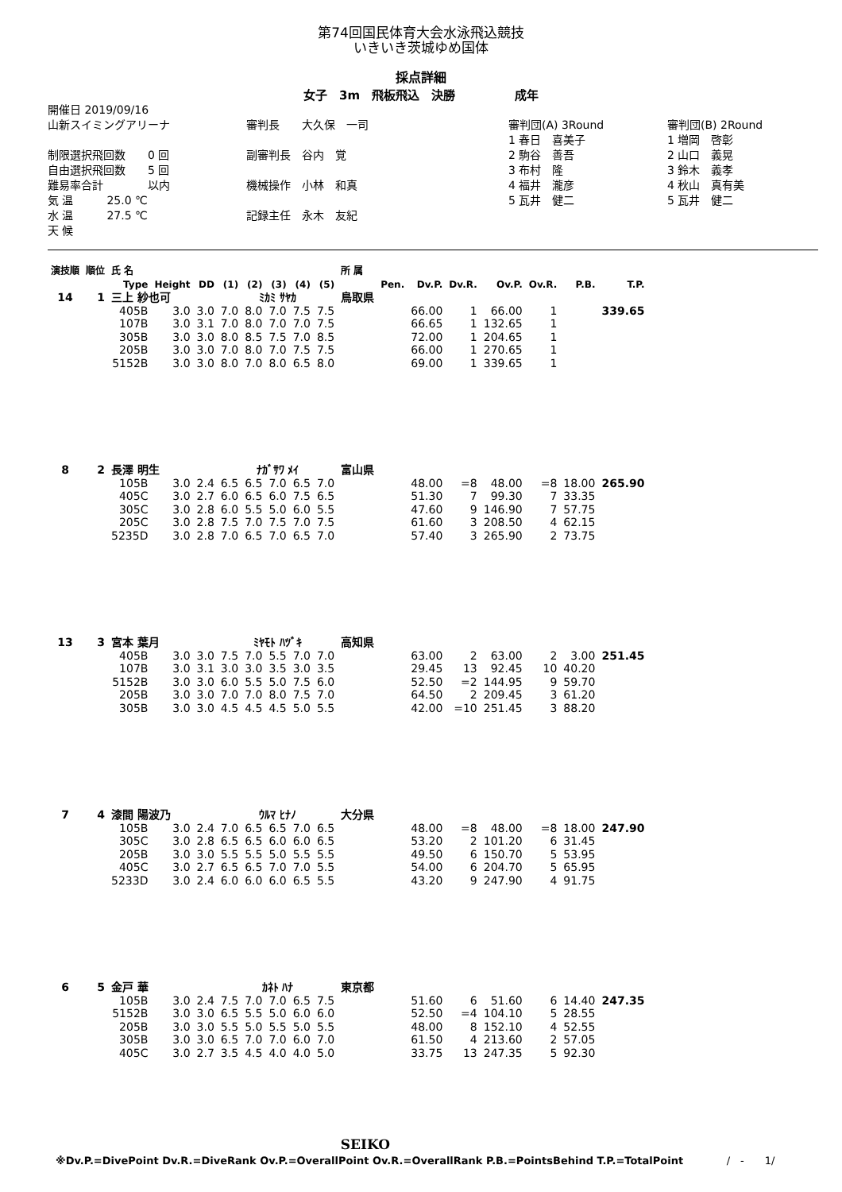第74回国民体育大会水泳飛込競技
いきいき茨城ゆめ国体
採点詳細
女子　3m　飛板飛込　決勝　　　　　成年
開催日 2019/09/16
山新スイミングアリーナ
制限選択飛回数　　0 回
自由選択飛回数　　5 回
難易率合計　　　　以内
気 温　　　25.0 ℃
水 温　　　27.5 ℃
天 候
審判長　　大久保　一司
副審判長　谷内　覚
機械操作　小林　和真
記録主任　永木　友紀
審判団(A) 3Round
1 春日　喜美子
2 駒谷　善吾
3 布村　隆
4 福井　瀧彦
5 瓦井　健二
審判団(B) 2Round
1 増岡　啓彰
2 山口　義晃
3 鈴木　義孝
4 秋山　真有美
5 瓦井　健二
| 演技順 | 順位 | 氏 名 | | | | | | | | 所 属 | | | | | | | |
| --- | --- | --- | --- | --- | --- | --- | --- | --- | --- | --- | --- | --- | --- | --- | --- | --- | --- |
| | | Type | Height | DD | (1) | (2) | (3) | (4) | (5) | | Pen. | Dv.P. | Dv.R. | Ov.P. | Ov.R. | P.B. | T.P. |
| 14 | 1 | 三上 紗也可 | | | ﾐｶﾐ ｻﾔｶ | | | | | 鳥取県 | | | | | | | |
| | | 405B | 3.0 | 3.0 | 7.0 | 8.0 | 7.0 | 7.5 | 7.5 | | | 66.00 | 1 | 66.00 | 1 | | 339.65 |
| | | 107B | 3.0 | 3.1 | 7.0 | 8.0 | 7.0 | 7.0 | 7.5 | | | 66.65 | 1 | 132.65 | 1 | | |
| | | 305B | 3.0 | 3.0 | 8.0 | 8.5 | 7.5 | 7.0 | 8.5 | | | 72.00 | 1 | 204.65 | 1 | | |
| | | 205B | 3.0 | 3.0 | 7.0 | 8.0 | 7.0 | 7.5 | 7.5 | | | 66.00 | 1 | 270.65 | 1 | | |
| | | 5152B | 3.0 | 3.0 | 8.0 | 7.0 | 8.0 | 6.5 | 8.0 | | | 69.00 | 1 | 339.65 | 1 | | |
| 8 | 2 | 長澤 明生 | | | ﾅｶﾞｻﾜ ﾒｲ | | | | | 富山県 | | | | | | | |
| | | 105B | 3.0 | 2.4 | 6.5 | 6.5 | 7.0 | 6.5 | 7.0 | | | 48.00 | =8 | 48.00 | =8 | 18.00 | 265.90 |
| | | 405C | 3.0 | 2.7 | 6.0 | 6.5 | 6.0 | 7.5 | 6.5 | | | 51.30 | 7 | 99.30 | 7 | 33.35 | |
| | | 305C | 3.0 | 2.8 | 6.0 | 5.5 | 5.0 | 6.0 | 5.5 | | | 47.60 | 9 | 146.90 | 7 | 57.75 | |
| | | 205C | 3.0 | 2.8 | 7.5 | 7.0 | 7.5 | 7.0 | 7.5 | | | 61.60 | 3 | 208.50 | 4 | 62.15 | |
| | | 5235D | 3.0 | 2.8 | 7.0 | 6.5 | 7.0 | 6.5 | 7.0 | | | 57.40 | 3 | 265.90 | 2 | 73.75 | |
| 13 | 3 | 宮本 葉月 | | | ﾐﾔﾓﾄ ﾊﾂﾞｷ | | | | | 高知県 | | | | | | | |
| | | 405B | 3.0 | 3.0 | 7.5 | 7.0 | 5.5 | 7.0 | 7.0 | | | 63.00 | 2 | 63.00 | 2 | 3.00 | 251.45 |
| | | 107B | 3.0 | 3.1 | 3.0 | 3.0 | 3.5 | 3.0 | 3.5 | | | 29.45 | 13 | 92.45 | 10 | 40.20 | |
| | | 5152B | 3.0 | 3.0 | 6.0 | 5.5 | 5.0 | 7.5 | 6.0 | | | 52.50 | =2 | 144.95 | 9 | 59.70 | |
| | | 205B | 3.0 | 3.0 | 7.0 | 7.0 | 8.0 | 7.5 | 7.0 | | | 64.50 | 2 | 209.45 | 3 | 61.20 | |
| | | 305B | 3.0 | 3.0 | 4.5 | 4.5 | 4.5 | 5.0 | 5.5 | | | 42.00 | =10 | 251.45 | 3 | 88.20 | |
| 7 | 4 | 漆間 陽波乃 | | | ｳﾙﾏ ﾋﾅﾉ | | | | | 大分県 | | | | | | | |
| | | 105B | 3.0 | 2.4 | 7.0 | 6.5 | 6.5 | 7.0 | 6.5 | | | 48.00 | =8 | 48.00 | =8 | 18.00 | 247.90 |
| | | 305C | 3.0 | 2.8 | 6.5 | 6.5 | 6.0 | 6.0 | 6.5 | | | 53.20 | 2 | 101.20 | 6 | 31.45 | |
| | | 205B | 3.0 | 3.0 | 5.5 | 5.5 | 5.0 | 5.5 | 5.5 | | | 49.50 | 6 | 150.70 | 5 | 53.95 | |
| | | 405C | 3.0 | 2.7 | 6.5 | 6.5 | 7.0 | 7.0 | 5.5 | | | 54.00 | 6 | 204.70 | 5 | 65.95 | |
| | | 5233D | 3.0 | 2.4 | 6.0 | 6.0 | 6.0 | 6.5 | 5.5 | | | 43.20 | 9 | 247.90 | 4 | 91.75 | |
| 6 | 5 | 金戸 華 | | | ｶﾈﾄ ﾊﾅ | | | | | 東京都 | | | | | | | |
| | | 105B | 3.0 | 2.4 | 7.5 | 7.0 | 7.0 | 6.5 | 7.5 | | | 51.60 | 6 | 51.60 | 6 | 14.40 | 247.35 |
| | | 5152B | 3.0 | 3.0 | 6.5 | 5.5 | 5.0 | 6.0 | 6.0 | | | 52.50 | =4 | 104.10 | 5 | 28.55 | |
| | | 205B | 3.0 | 3.0 | 5.5 | 5.0 | 5.5 | 5.0 | 5.5 | | | 48.00 | 8 | 152.10 | 4 | 52.55 | |
| | | 305B | 3.0 | 3.0 | 6.5 | 7.0 | 7.0 | 6.0 | 7.0 | | | 61.50 | 4 | 213.60 | 2 | 57.05 | |
| | | 405C | 3.0 | 2.7 | 3.5 | 4.5 | 4.0 | 4.0 | 5.0 | | | 33.75 | 13 | 247.35 | 5 | 92.30 | |
SEIKO
※Dv.P.=DivePoint Dv.R.=DiveRank Ov.P.=OverallPoint Ov.R.=OverallRank P.B.=PointsBehind T.P.=TotalPoint /　-　　1/